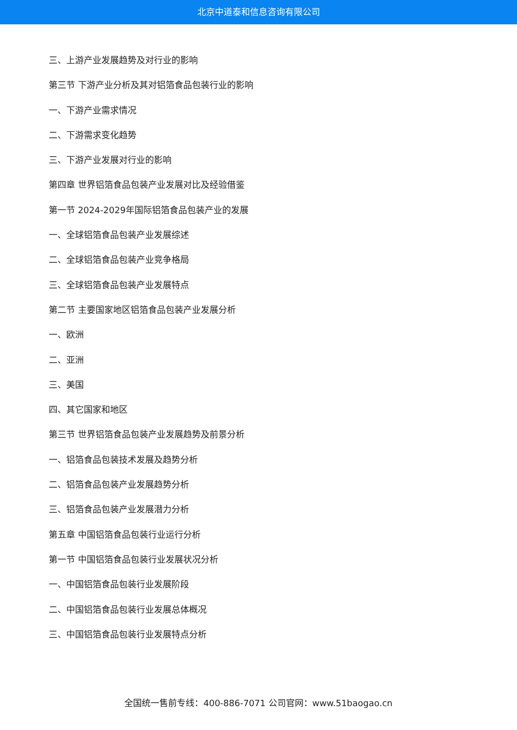北京中道泰和信息咨询有限公司
三、上游产业发展趋势及对行业的影响
第三节 下游产业分析及其对铝箔食品包装行业的影响
一、下游产业需求情况
二、下游需求变化趋势
三、下游产业发展对行业的影响
第四章 世界铝箔食品包装产业发展对比及经验借鉴
第一节 2024-2029年国际铝箔食品包装产业的发展
一、全球铝箔食品包装产业发展综述
二、全球铝箔食品包装产业竞争格局
三、全球铝箔食品包装产业发展特点
第二节 主要国家地区铝箔食品包装产业发展分析
一、欧洲
二、亚洲
三、美国
四、其它国家和地区
第三节 世界铝箔食品包装产业发展趋势及前景分析
一、铝箔食品包装技术发展及趋势分析
二、铝箔食品包装产业发展趋势分析
三、铝箔食品包装产业发展潜力分析
第五章 中国铝箔食品包装行业运行分析
第一节 中国铝箔食品包装行业发展状况分析
一、中国铝箔食品包装行业发展阶段
二、中国铝箔食品包装行业发展总体概况
三、中国铝箔食品包装行业发展特点分析
全国统一售前专线：400-886-7071 公司官网：www.51baogao.cn